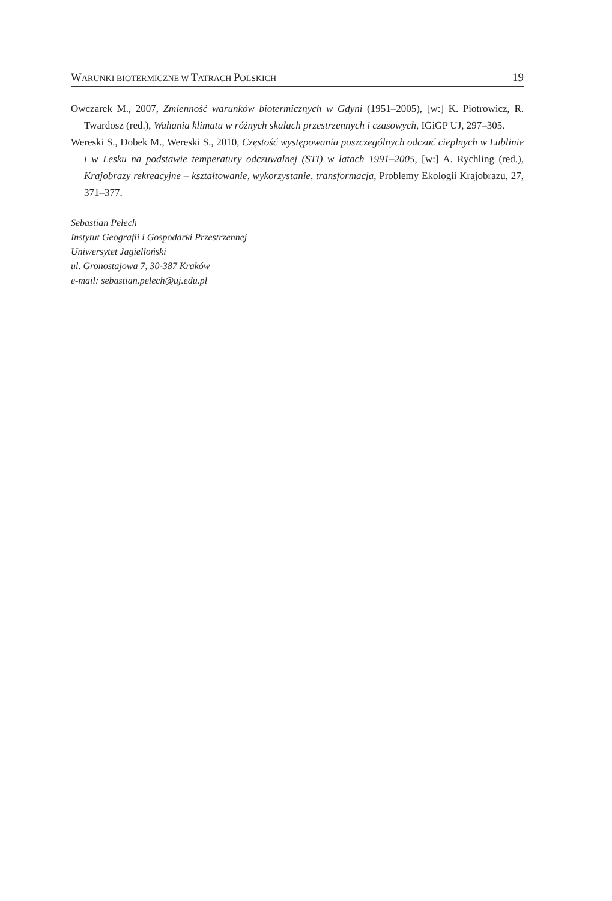WARUNKI BIOTERMICZNE W TATRACH POLSKICH 19
Owczarek M., 2007, Zmienność warunków biotermicznych w Gdyni (1951–2005), [w:] K. Piotrowicz, R. Twardosz (red.), Wahania klimatu w różnych skalach przestrzennych i czasowych, IGiGP UJ, 297–305.
Wereski S., Dobek M., Wereski S., 2010, Częstość występowania poszczególnych odczuć cieplnych w Lublinie i w Lesku na podstawie temperatury odczuwalnej (STI) w latach 1991–2005, [w:] A. Rychling (red.), Krajobrazy rekreacyjne – kształtowanie, wykorzystanie, transformacja, Problemy Ekologii Krajobrazu, 27, 371–377.
Sebastian Pełech
Instytut Geografii i Gospodarki Przestrzennej
Uniwersytet Jagielloński
ul. Gronostajowa 7, 30-387 Kraków
e-mail: sebastian.pelech@uj.edu.pl